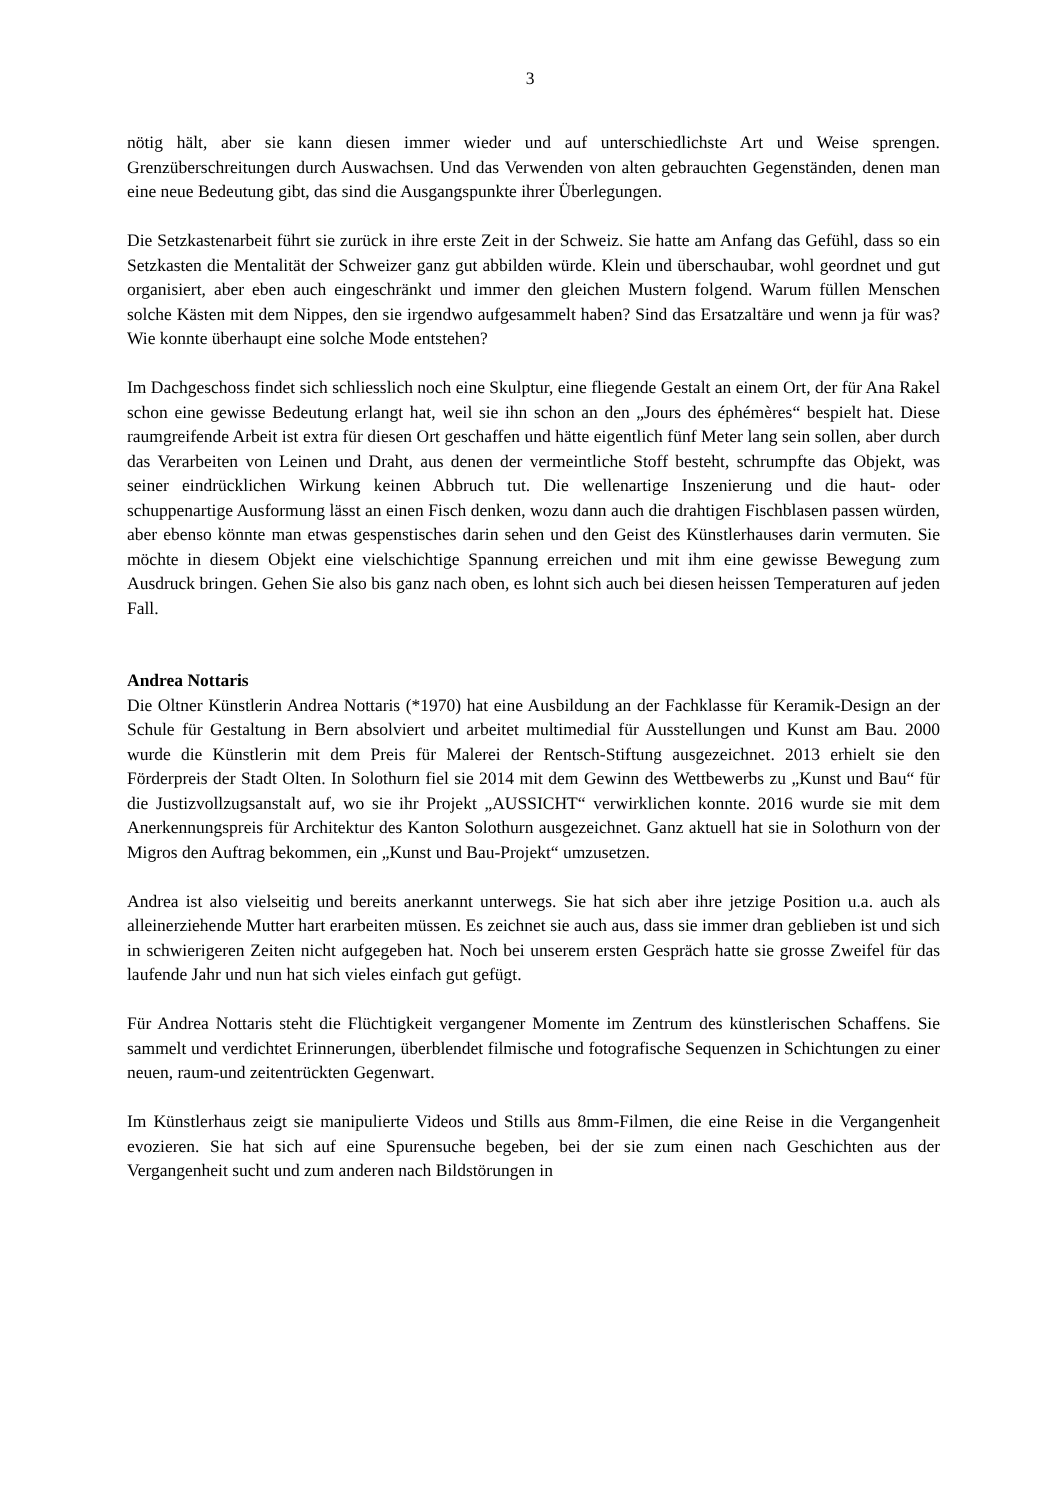3
nötig hält, aber sie kann diesen immer wieder und auf unterschiedlichste Art und Weise sprengen. Grenzüberschreitungen durch Auswachsen. Und das Verwenden von alten gebrauchten Gegenständen, denen man eine neue Bedeutung gibt, das sind die Ausgangspunkte ihrer Überlegungen.
Die Setzkastenarbeit führt sie zurück in ihre erste Zeit in der Schweiz. Sie hatte am Anfang das Gefühl, dass so ein Setzkasten die Mentalität der Schweizer ganz gut abbilden würde. Klein und überschaubar, wohl geordnet und gut organisiert, aber eben auch eingeschränkt und immer den gleichen Mustern folgend. Warum füllen Menschen solche Kästen mit dem Nippes, den sie irgendwo aufgesammelt haben? Sind das Ersatzaltäre und wenn ja für was? Wie konnte überhaupt eine solche Mode entstehen?
Im Dachgeschoss findet sich schliesslich noch eine Skulptur, eine fliegende Gestalt an einem Ort, der für Ana Rakel schon eine gewisse Bedeutung erlangt hat, weil sie ihn schon an den „Jours des éphémères“ bespielt hat. Diese raumgreifende Arbeit ist extra für diesen Ort geschaffen und hätte eigentlich fünf Meter lang sein sollen, aber durch das Verarbeiten von Leinen und Draht, aus denen der vermeintliche Stoff besteht, schrumpfte das Objekt, was seiner eindrücklichen Wirkung keinen Abbruch tut. Die wellenartige Inszenierung und die haut- oder schuppenartige Ausformung lässt an einen Fisch denken, wozu dann auch die drahtigen Fischblasen passen würden, aber ebenso könnte man etwas gespenstisches darin sehen und den Geist des Künstlerhauses darin vermuten. Sie möchte in diesem Objekt eine vielschichtige Spannung erreichen und mit ihm eine gewisse Bewegung zum Ausdruck bringen. Gehen Sie also bis ganz nach oben, es lohnt sich auch bei diesen heissen Temperaturen auf jeden Fall.
Andrea Nottaris
Die Oltner Künstlerin Andrea Nottaris (*1970) hat eine Ausbildung an der Fachklasse für Keramik-Design an der Schule für Gestaltung in Bern absolviert und arbeitet multimedial für Ausstellungen und Kunst am Bau. 2000 wurde die Künstlerin mit dem Preis für Malerei der Rentsch-Stiftung ausgezeichnet. 2013 erhielt sie den Förderpreis der Stadt Olten. In Solothurn fiel sie 2014 mit dem Gewinn des Wettbewerbs zu „Kunst und Bau“ für die Justizvollzugsanstalt auf, wo sie ihr Projekt „AUSSICHT“ verwirklichen konnte. 2016 wurde sie mit dem Anerkennungspreis für Architektur des Kanton Solothurn ausgezeichnet. Ganz aktuell hat sie in Solothurn von der Migros den Auftrag bekommen, ein „Kunst und Bau-Projekt“ umzusetzen.
Andrea ist also vielseitig und bereits anerkannt unterwegs. Sie hat sich aber ihre jetzige Position u.a. auch als alleinerziehende Mutter hart erarbeiten müssen. Es zeichnet sie auch aus, dass sie immer dran geblieben ist und sich in schwierigeren Zeiten nicht aufgegeben hat. Noch bei unserem ersten Gespräch hatte sie grosse Zweifel für das laufende Jahr und nun hat sich vieles einfach gut gefügt.
Für Andrea Nottaris steht die Flüchtigkeit vergangener Momente im Zentrum des künstlerischen Schaffens. Sie sammelt und verdichtet Erinnerungen, überblendet filmische und fotografische Sequenzen in Schichtungen zu einer neuen, raum-und zeitentrückten Gegenwart.
Im Künstlerhaus zeigt sie manipulierte Videos und Stills aus 8mm-Filmen, die eine Reise in die Vergangenheit evozieren. Sie hat sich auf eine Spurensuche begeben, bei der sie zum einen nach Geschichten aus der Vergangenheit sucht und zum anderen nach Bildstörungen in